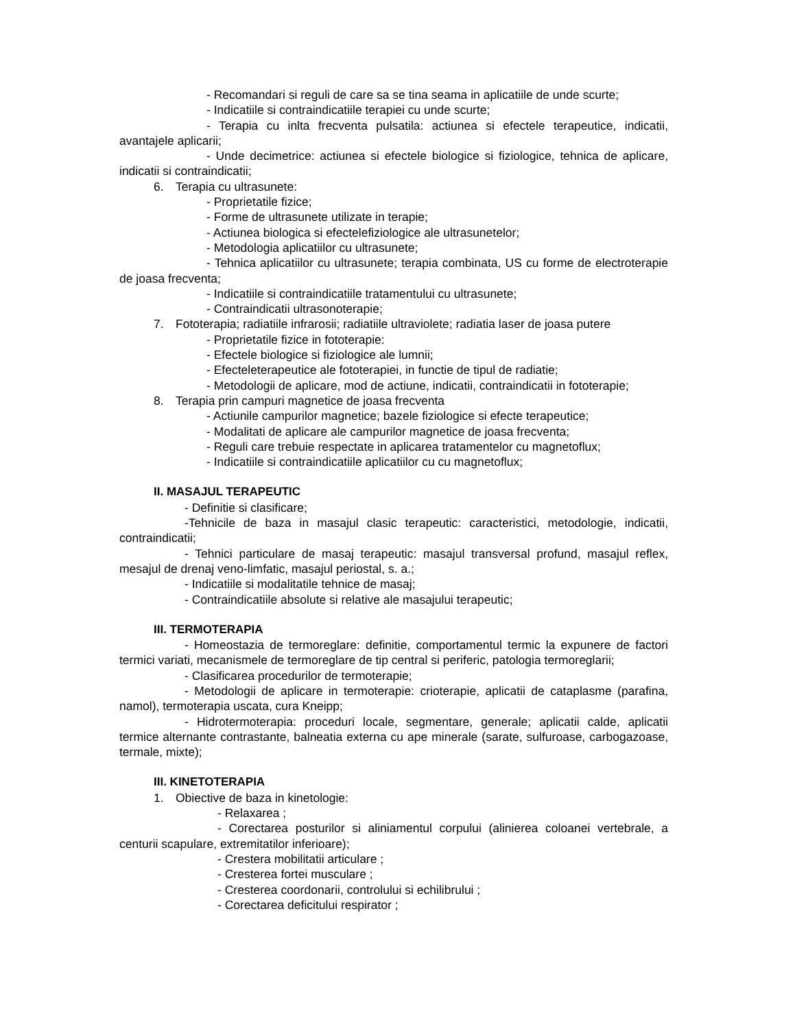- Recomandari si reguli de care sa se tina seama in aplicatiile de unde scurte;
- Indicatiile si contraindicatiile terapiei cu unde scurte;
- Terapia cu inlta frecventa pulsatila: actiunea si efectele terapeutice, indicatii, avantajele aplicarii;
- Unde decimetrice: actiunea si efectele biologice si fiziologice, tehnica de aplicare, indicatii si contraindicatii;
6. Terapia cu ultrasunete:
- Proprietatile fizice;
- Forme de ultrasunete utilizate in terapie;
- Actiunea biologica si efectelefiziologice ale ultrasunetelor;
- Metodologia aplicatiilor cu ultrasunete;
- Tehnica aplicatiilor cu ultrasunete; terapia combinata, US cu forme de electroterapie de joasa frecventa;
- Indicatiile si contraindicatiile tratamentului cu ultrasunete;
- Contraindicatii ultrasonoterapie;
7. Fototerapia; radiatiile infrarosii; radiatiile ultraviolete; radiatia laser de joasa putere
- Proprietatile fizice in fototerapie:
- Efectele biologice si fiziologice ale lumnii;
- Efecteleterapeutice ale fototerapiei, in functie de tipul de radiatie;
- Metodologii de aplicare, mod de actiune, indicatii, contraindicatii in fototerapie;
8. Terapia prin campuri magnetice de joasa frecventa
- Actiunile campurilor magnetice; bazele fiziologice si efecte terapeutice;
- Modalitati de aplicare ale campurilor magnetice de joasa frecventa;
- Reguli care trebuie respectate in aplicarea tratamentelor cu magnetoflux;
- Indicatiile si contraindicatiile aplicatiilor cu cu magnetoflux;
II. MASAJUL TERAPEUTIC
- Definitie si clasificare;
-Tehnicile de baza in masajul clasic terapeutic: caracteristici, metodologie, indicatii, contraindicatii;
- Tehnici particulare de masaj terapeutic: masajul transversal profund, masajul reflex, mesajul de drenaj veno-limfatic, masajul periostal, s. a.;
- Indicatiile si modalitatile tehnice de masaj;
- Contraindicatiile absolute si relative ale masajului terapeutic;
III. TERMOTERAPIA
- Homeostazia de termoreglare: definitie, comportamentul termic la expunere de factori termici variati, mecanismele de termoreglare de tip central si periferic, patologia termoreglarii;
- Clasificarea procedurilor de termoterapie;
- Metodologii de aplicare in termoterapie: crioterapie, aplicatii de cataplasme (parafina, namol), termoterapia uscata, cura Kneipp;
- Hidrotermoterapia: proceduri locale, segmentare, generale; aplicatii calde, aplicatii termice alternante contrastante, balneatia externa cu ape minerale (sarate, sulfuroase, carbogazoase, termale, mixte);
III. KINETOTERAPIA
1. Obiective de baza in kinetologie:
- Relaxarea ;
- Corectarea posturilor si aliniamentul corpului (alinierea coloanei vertebrale, a centurii scapulare, extremitatilor inferioare);
- Crestera mobilitatii articulare ;
- Cresterea fortei musculare ;
- Cresterea coordonarii, controlului si echilibrului ;
- Corectarea deficitului respirator ;